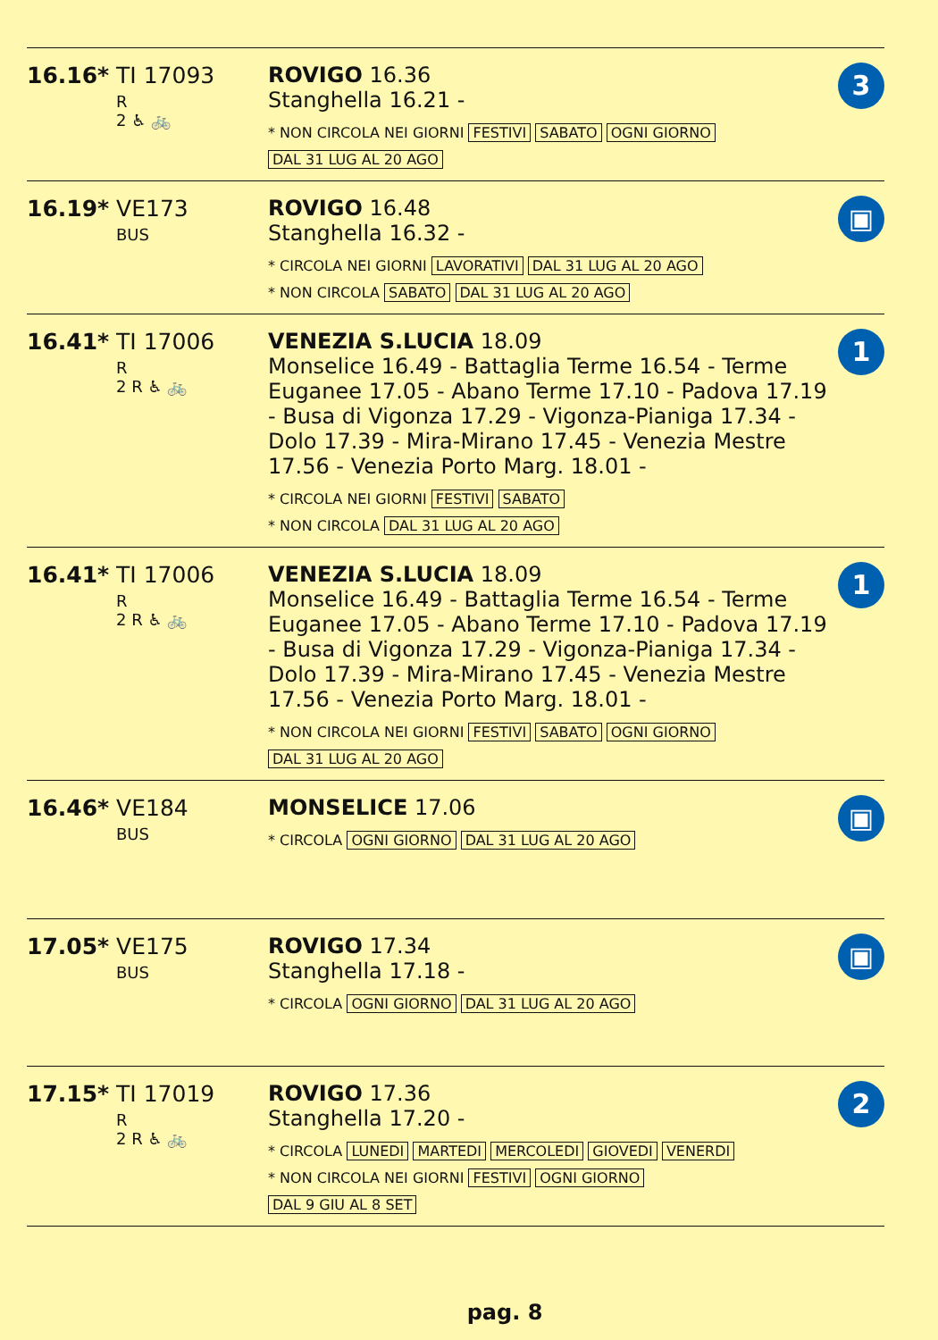| 16.16* TI 17093 R 2 ♿ 🚲 | ROVIGO 16.36 Stanghella 16.21 - * NON CIRCOLA NEI GIORNI FESTIVI SABATO OGNI GIORNO DAL 31 LUG AL 20 AGO | 3 |
| 16.19* VE173 BUS | ROVIGO 16.48 Stanghella 16.32 - * CIRCOLA NEI GIORNI LAVORATIVI DAL 31 LUG AL 20 AGO * NON CIRCOLA SABATO DAL 31 LUG AL 20 AGO | ▣ |
| 16.41* TI 17006 R 2 R ♿ 🚲 | VENEZIA S.LUCIA 18.09 Monselice 16.49 - Battaglia Terme 16.54 - Terme Euganee 17.05 - Abano Terme 17.10 - Padova 17.19 - Busa di Vigonza 17.29 - Vigonza-Pianiga 17.34 - Dolo 17.39 - Mira-Mirano 17.45 - Venezia Mestre 17.56 - Venezia Porto Marg. 18.01 - * CIRCOLA NEI GIORNI FESTIVI SABATO * NON CIRCOLA DAL 31 LUG AL 20 AGO | 1 |
| 16.41* TI 17006 R 2 R ♿ 🚲 | VENEZIA S.LUCIA 18.09 Monselice 16.49 - Battaglia Terme 16.54 - Terme Euganee 17.05 - Abano Terme 17.10 - Padova 17.19 - Busa di Vigonza 17.29 - Vigonza-Pianiga 17.34 - Dolo 17.39 - Mira-Mirano 17.45 - Venezia Mestre 17.56 - Venezia Porto Marg. 18.01 - * NON CIRCOLA NEI GIORNI FESTIVI SABATO OGNI GIORNO DAL 31 LUG AL 20 AGO | 1 |
| 16.46* VE184 BUS | MONSELICE 17.06 * CIRCOLA OGNI GIORNO DAL 31 LUG AL 20 AGO | ▣ |
| 17.05* VE175 BUS | ROVIGO 17.34 Stanghella 17.18 - * CIRCOLA OGNI GIORNO DAL 31 LUG AL 20 AGO | ▣ |
| 17.15* TI 17019 R 2 R ♿ 🚲 | ROVIGO 17.36 Stanghella 17.20 - * CIRCOLA LUNEDI MARTEDI MERCOLEDI GIOVEDI VENERDI * NON CIRCOLA NEI GIORNI FESTIVI OGNI GIORNO DAL 9 GIU AL 8 SET | 2 |
pag. 8